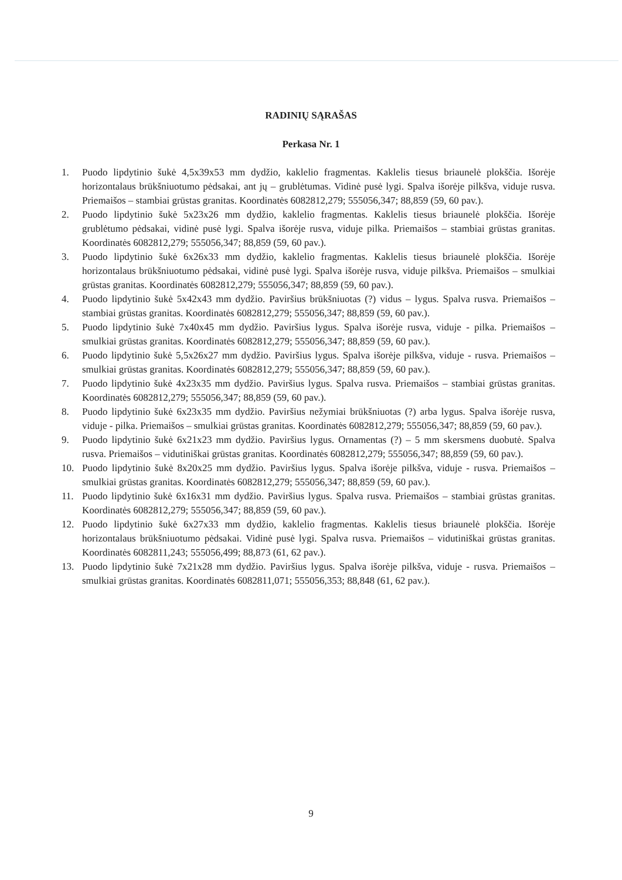RADINIŲ SĄRAŠAS
Perkasa Nr. 1
1. Puodo lipdytinio šukė 4,5x39x53 mm dydžio, kaklelio fragmentas. Kaklelis tiesus briaunelė plokščia. Išorėje horizontalaus brūkšniuotumo pėdsakai, ant jų – grublėtumas. Vidinė pusė lygi. Spalva išorėje pilkšva, viduje rusva. Priemaišos – stambiai grūstas granitas. Koordinatės 6082812,279; 555056,347; 88,859 (59, 60 pav.).
2. Puodo lipdytinio šukė 5x23x26 mm dydžio, kaklelio fragmentas. Kaklelis tiesus briaunelė plokščia. Išorėje grublėtumo pėdsakai, vidinė pusė lygi. Spalva išorėje rusva, viduje pilka. Priemaišos – stambiai grūstas granitas. Koordinatės 6082812,279; 555056,347; 88,859 (59, 60 pav.).
3. Puodo lipdytinio šukė 6x26x33 mm dydžio, kaklelio fragmentas. Kaklelis tiesus briaunelė plokščia. Išorėje horizontalaus brūkšniuotumo pėdsakai, vidinė pusė lygi. Spalva išorėje rusva, viduje pilkšva. Priemaišos – smulkiai grūstas granitas. Koordinatės 6082812,279; 555056,347; 88,859 (59, 60 pav.).
4. Puodo lipdytinio šukė 5x42x43 mm dydžio. Paviršius brūkšniuotas (?) vidus – lygus. Spalva rusva. Priemaišos – stambiai grūstas granitas. Koordinatės 6082812,279; 555056,347; 88,859 (59, 60 pav.).
5. Puodo lipdytinio šukė 7x40x45 mm dydžio. Paviršius lygus. Spalva išorėje rusva, viduje - pilka. Priemaišos – smulkiai grūstas granitas. Koordinatės 6082812,279; 555056,347; 88,859 (59, 60 pav.).
6. Puodo lipdytinio šukė 5,5x26x27 mm dydžio. Paviršius lygus. Spalva išorėje pilkšva, viduje - rusva. Priemaišos – smulkiai grūstas granitas. Koordinatės 6082812,279; 555056,347; 88,859 (59, 60 pav.).
7. Puodo lipdytinio šukė 4x23x35 mm dydžio. Paviršius lygus. Spalva rusva. Priemaišos – stambiai grūstas granitas. Koordinatės 6082812,279; 555056,347; 88,859 (59, 60 pav.).
8. Puodo lipdytinio šukė 6x23x35 mm dydžio. Paviršius nežymiai brūkšniuotas (?) arba lygus. Spalva išorėje rusva, viduje - pilka. Priemaišos – smulkiai grūstas granitas. Koordinatės 6082812,279; 555056,347; 88,859 (59, 60 pav.).
9. Puodo lipdytinio šukė 6x21x23 mm dydžio. Paviršius lygus. Ornamentas (?) – 5 mm skersmens duobutė. Spalva rusva. Priemaišos – vidutiniškai grūstas granitas. Koordinatės 6082812,279; 555056,347; 88,859 (59, 60 pav.).
10. Puodo lipdytinio šukė 8x20x25 mm dydžio. Paviršius lygus. Spalva išorėje pilkšva, viduje - rusva. Priemaišos – smulkiai grūstas granitas. Koordinatės 6082812,279; 555056,347; 88,859 (59, 60 pav.).
11. Puodo lipdytinio šukė 6x16x31 mm dydžio. Paviršius lygus. Spalva rusva. Priemaišos – stambiai grūstas granitas. Koordinatės 6082812,279; 555056,347; 88,859 (59, 60 pav.).
12. Puodo lipdytinio šukė 6x27x33 mm dydžio, kaklelio fragmentas. Kaklelis tiesus briaunelė plokščia. Išorėje horizontalaus brūkšniuotumo pėdsakai. Vidinė pusė lygi. Spalva rusva. Priemaišos – vidutiniškai grūstas granitas. Koordinatės 6082811,243; 555056,499; 88,873 (61, 62 pav.).
13. Puodo lipdytinio šukė 7x21x28 mm dydžio. Paviršius lygus. Spalva išorėje pilkšva, viduje - rusva. Priemaišos – smulkiai grūstas granitas. Koordinatės 6082811,071; 555056,353; 88,848 (61, 62 pav.).
9